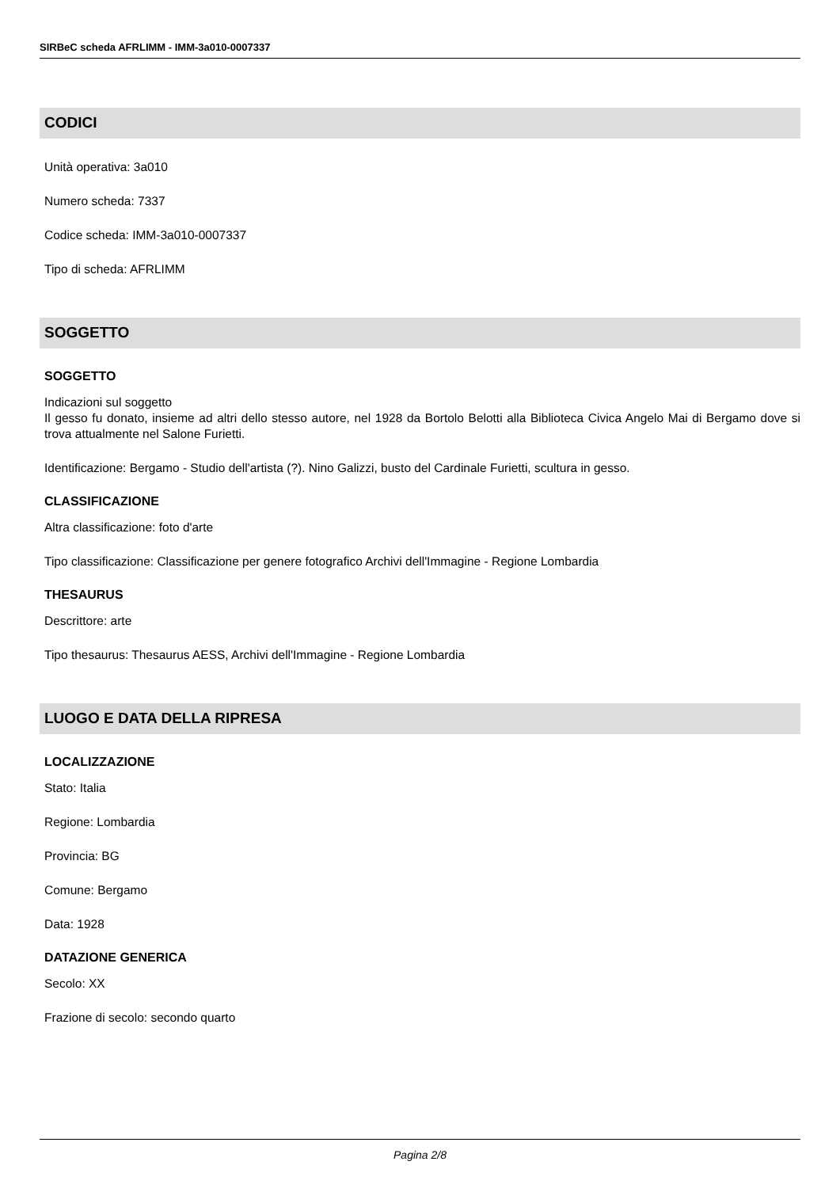SIRBeC scheda AFRLIMM - IMM-3a010-0007337
CODICI
Unità operativa: 3a010
Numero scheda: 7337
Codice scheda: IMM-3a010-0007337
Tipo di scheda: AFRLIMM
SOGGETTO
SOGGETTO
Indicazioni sul soggetto
Il gesso fu donato, insieme ad altri dello stesso autore, nel 1928 da Bortolo Belotti alla Biblioteca Civica Angelo Mai di Bergamo dove si trova attualmente nel Salone Furietti.
Identificazione: Bergamo - Studio dell'artista (?). Nino Galizzi, busto del Cardinale Furietti, scultura in gesso.
CLASSIFICAZIONE
Altra classificazione: foto d'arte
Tipo classificazione: Classificazione per genere fotografico Archivi dell'Immagine - Regione Lombardia
THESAURUS
Descrittore: arte
Tipo thesaurus: Thesaurus AESS, Archivi dell'Immagine - Regione Lombardia
LUOGO E DATA DELLA RIPRESA
LOCALIZZAZIONE
Stato: Italia
Regione: Lombardia
Provincia: BG
Comune: Bergamo
Data: 1928
DATAZIONE GENERICA
Secolo: XX
Frazione di secolo: secondo quarto
Pagina 2/8